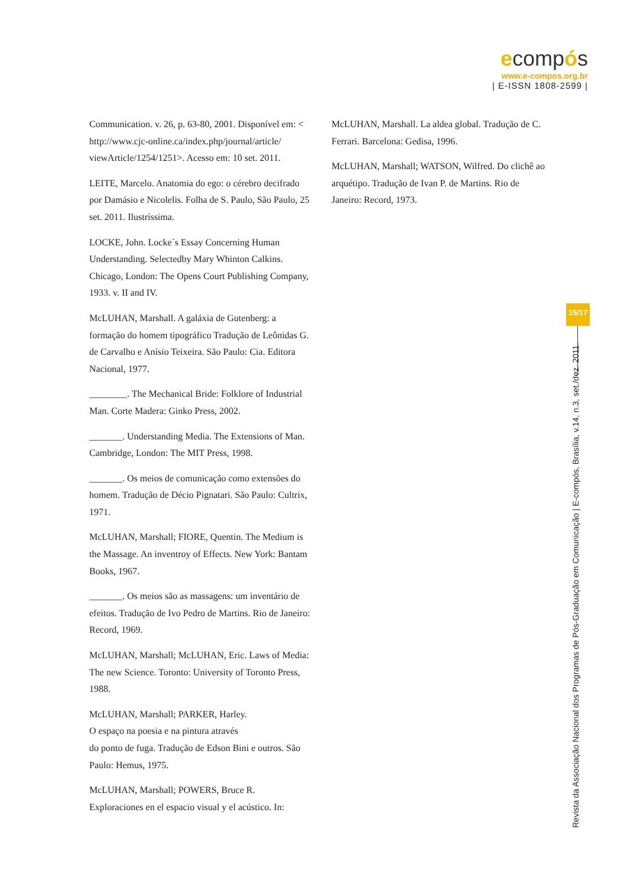ecompós
www.e-compos.org.br
| E-ISSN 1808-2599 |
Communication. v. 26, p. 63-80, 2001. Disponível em: < http://www.cjc-online.ca/index.php/journal/article/ viewArticle/1254/1251>. Acesso em: 10 set. 2011.
LEITE, Marcelo. Anatomia do ego: o cérebro decifrado por Damásio e Nicolelis. Folha de S. Paulo, São Paulo, 25 set. 2011. Ilustríssima.
LOCKE, John. Locke´s Essay Concerning Human Understanding. Selectedby Mary Whinton Calkins. Chicago, London: The Opens Court Publishing Company, 1933. v. II and IV.
McLUHAN, Marshall. A galáxia de Gutenberg: a formação do homem tipográfico Tradução de Leônidas G. de Carvalho e Anísio Teixeira. São Paulo: Cia. Editora Nacional, 1977.
________. The Mechanical Bride: Folklore of Industrial Man. Corte Madera: Ginko Press, 2002.
_______. Understanding Media. The Extensions of Man. Cambridge, London: The MIT Press, 1998.
_______. Os meios de comunicação como extensões do homem. Tradução de Décio Pignatari. São Paulo: Cultrix, 1971.
McLUHAN, Marshall; FIORE, Quentin. The Medium is the Massage. An inventroy of Effects. New York: Bantam Books, 1967.
_______. Os meios são as massagens: um inventário de efeitos. Tradução de Ivo Pedro de Martins. Rio de Janeiro: Record, 1969.
McLUHAN, Marshall; McLUHAN, Eric. Laws of Media: The new Science. Toronto: University of Toronto Press, 1988.
McLUHAN, Marshall; PARKER, Harley.
O espaço na poesia e na pintura através
do ponto de fuga. Tradução de Edson Bini e outros. São Paulo: Hemus, 1975.
McLUHAN, Marshall; POWERS, Bruce R.
Exploraciones en el espacio visual y el acústico. In:
McLUHAN, Marshall. La aldea global. Tradução de C. Ferrari. Barcelona: Gedisa, 1996.
McLUHAN, Marshall; WATSON, Wilfred. Do clichê ao arquétipo. Tradução de Ivan P. de Martins. Rio de Janeiro: Record, 1973.
15/17
Revista da Associação Nacional dos Programas de Pós-Graduação em Comunicação | E-compós, Brasília, v.14, n.3, set./dez. 2011.